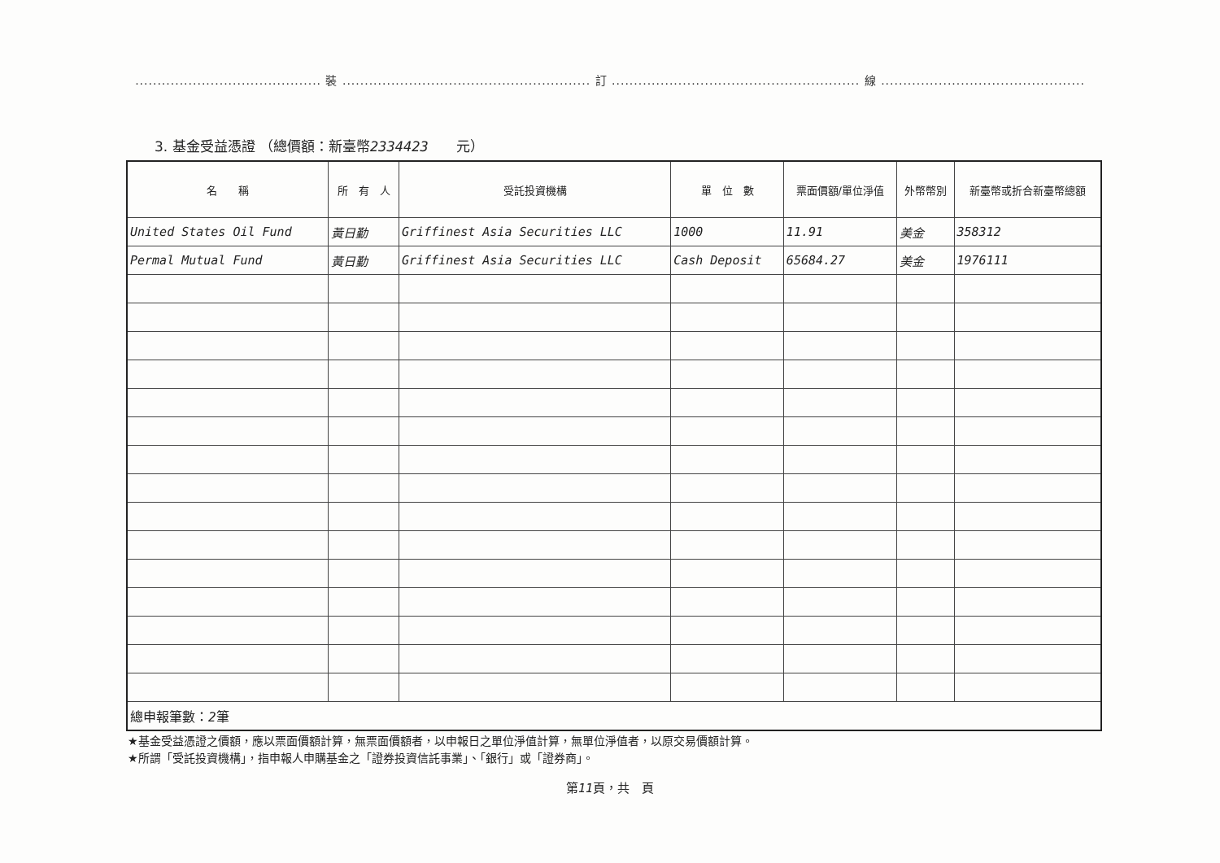.......................................... 裝 ........................................................ 訂 ........................................................ 線 ..............................................
3. 基金受益憑證 （總價額：新臺幣2334423　　元）
| 名 稱 | 所 有 人 | 受託投資機構 | 單 位 數 | 票面價額/單位淨值 | 外幣幣別 | 新臺幣或折合新臺幣總額 |
| --- | --- | --- | --- | --- | --- | --- |
| United States Oil Fund | 黃日勤 | Griffinest Asia Securities LLC | 1000 | 11.91 | 美金 | 358312 |
| Permal Mutual Fund | 黃日勤 | Griffinest Asia Securities LLC | Cash Deposit | 65684.27 | 美金 | 1976111 |
| 總申報筆數： 2 筆 | | | | | | |
★基金受益憑證之價額，應以票面價額計算，無票面價額者，以申報日之單位淨值計算，無單位淨值者，以原交易價額計算。
★所謂「受託投資機構」，指申報人申購基金之「證券投資信託事業」、「銀行」或「證券商」。
第11頁，共　頁